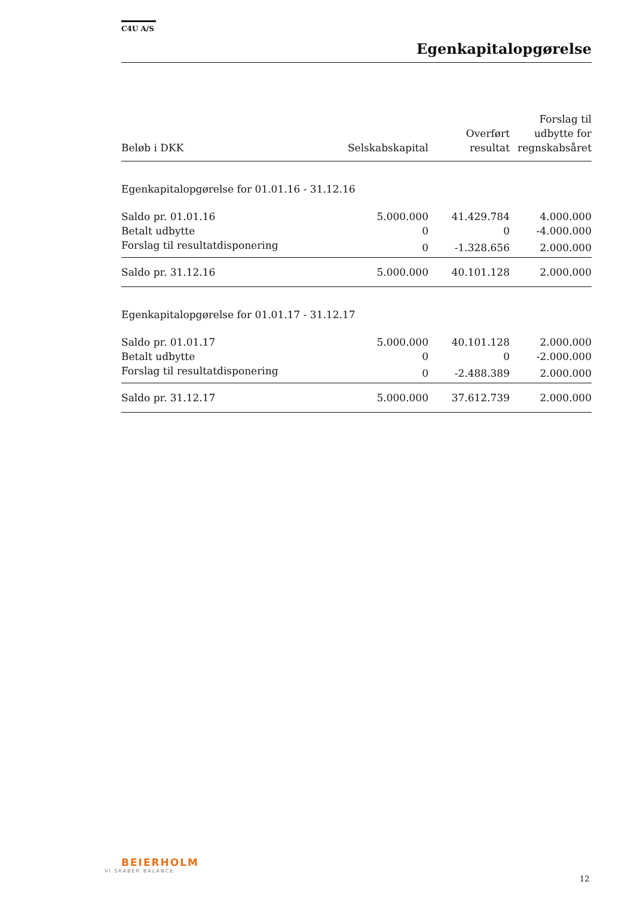C4U A/S
Egenkapitalopgørelse
| Beløb i DKK | Selskabskapital | Overført resultat | Forslag til udbytte for regnskabsåret |
| --- | --- | --- | --- |
| Egenkapitalopgørelse for 01.01.16 - 31.12.16 | | | |
| Saldo pr. 01.01.16 | 5.000.000 | 41.429.784 | 4.000.000 |
| Betalt udbytte | 0 | 0 | -4.000.000 |
| Forslag til resultatdisponering | 0 | -1.328.656 | 2.000.000 |
| Saldo pr. 31.12.16 | 5.000.000 | 40.101.128 | 2.000.000 |
| Egenkapitalopgørelse for 01.01.17 - 31.12.17 | | | |
| Saldo pr. 01.01.17 | 5.000.000 | 40.101.128 | 2.000.000 |
| Betalt udbytte | 0 | 0 | -2.000.000 |
| Forslag til resultatdisponering | 0 | -2.488.389 | 2.000.000 |
| Saldo pr. 31.12.17 | 5.000.000 | 37.612.739 | 2.000.000 |
BEIERHOLM
VI SKABER BALANCE
12